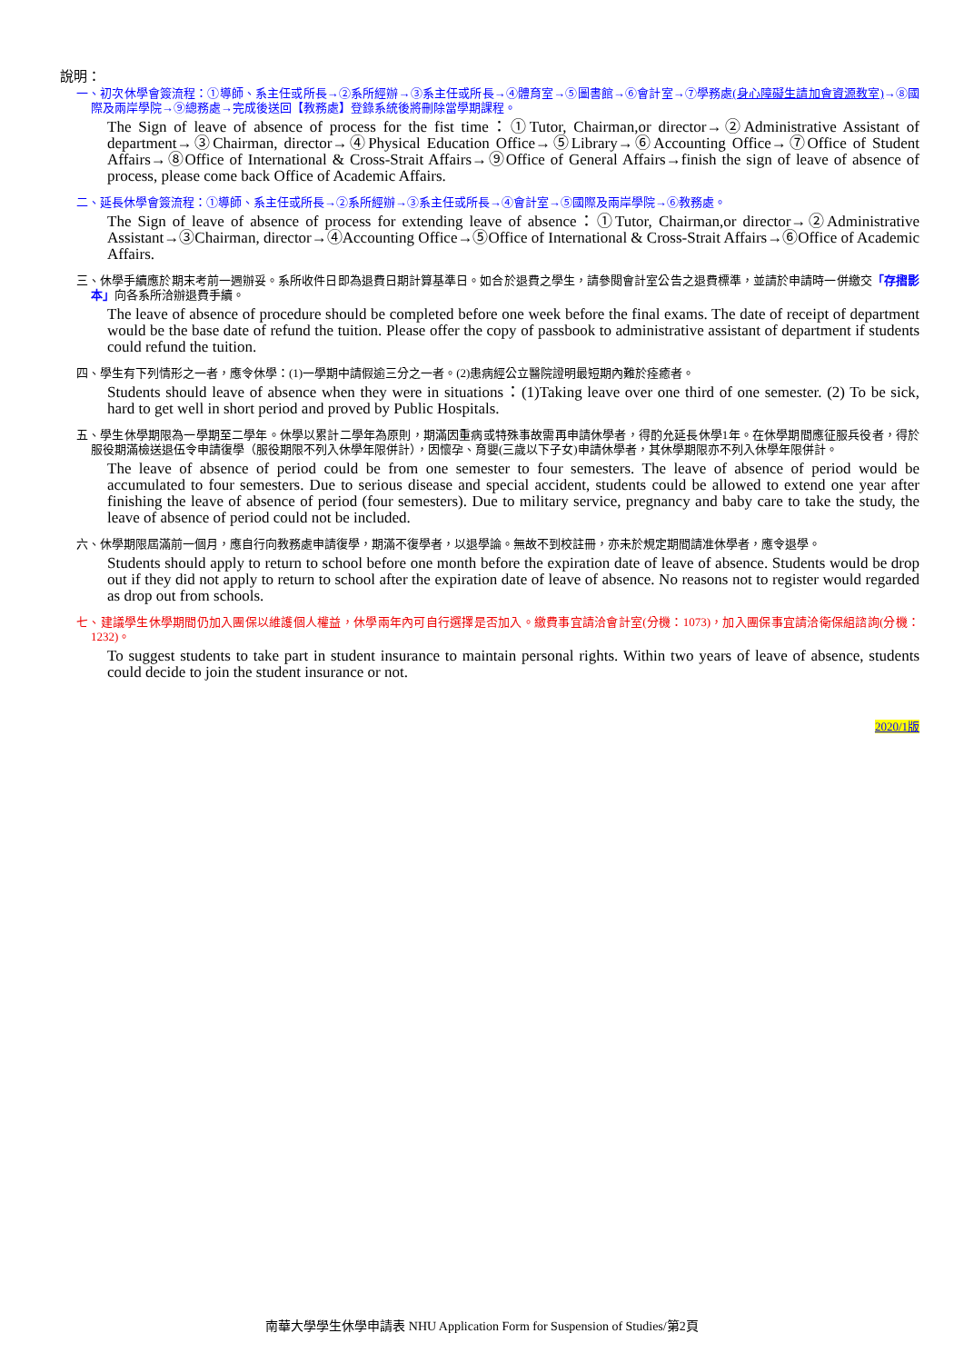說明：
一、初次休學會簽流程：①導師、系主任或所長→②系所經辦→③系主任或所長→④體育室→⑤圖書館→⑥會計室→⑦學務處(身心障礙生請加會資源教室)→⑧國際及兩岸學院→⑨總務處→完成後送回【教務處】登錄系統後將刪除當學期課程。
The Sign of leave of absence of process for the fist time：①Tutor, Chairman,or director→②Administrative Assistant of department→③Chairman, director→④Physical Education Office→⑤Library→⑥Accounting Office→⑦Office of Student Affairs→⑧Office of International & Cross-Strait Affairs→⑨Office of General Affairs→finish the sign of leave of absence of process, please come back Office of Academic Affairs.
二、延長休學會簽流程：①導師、系主任或所長→②系所經辦→③系主任或所長→④會計室→⑤國際及兩岸學院→⑥教務處。
The Sign of leave of absence of process for extending leave of absence：①Tutor, Chairman,or director→②Administrative Assistant→③Chairman, director→④Accounting Office→⑤Office of International & Cross-Strait Affairs→⑥Office of Academic Affairs.
三、休學手續應於期末考前一週辦妥。系所收件日即為退費日期計算基準日。如合於退費之學生，請參閱會計室公告之退費標準，並請於申請時一併繳交「存摺影本」向各系所洽辦退費手續。
The leave of absence of procedure should be completed before one week before the final exams. The date of receipt of department would be the base date of refund the tuition. Please offer the copy of passbook to administrative assistant of department if students could refund the tuition.
四、學生有下列情形之一者，應令休學：(1)一學期中請假逾三分之一者。(2)患病經公立醫院證明最短期內難於痊癒者。
Students should leave of absence when they were in situations：(1)Taking leave over one third of one semester. (2) To be sick, hard to get well in short period and proved by Public Hospitals.
五、學生休學期限為一學期至二學年。休學以累計二學年為原則，期滿因重病或特殊事故需再申請休學者，得酌允延長休學1年。在休學期間應征服兵役者，得於服役期滿檢送退伍令申請復學（服役期限不列入休學年限併計），因懷孕、育嬰(三歲以下子女)申請休學者，其休學期限亦不列入休學年限併計。
The leave of absence of period could be from one semester to four semesters. The leave of absence of period would be accumulated to four semesters. Due to serious disease and special accident, students could be allowed to extend one year after finishing the leave of absence of period (four semesters). Due to military service, pregnancy and baby care to take the study, the leave of absence of period could not be included.
六、休學期限屆滿前一個月，應自行向教務處申請復學，期滿不復學者，以退學論。無故不到校註冊，亦未於規定期間請准休學者，應令退學。
Students should apply to return to school before one month before the expiration date of leave of absence. Students would be drop out if they did not apply to return to school after the expiration date of leave of absence. No reasons not to register would regarded as drop out from schools.
七、建議學生休學期間仍加入團保以維護個人權益，休學兩年內可自行選擇是否加入。繳費事宜請洽會計室(分機：1073)，加入團保事宜請洽衛保組諮詢(分機：1232)。
To suggest students to take part in student insurance to maintain personal rights. Within two years of leave of absence, students could decide to join the student insurance or not.
2020/1版
南華大學學生休學申請表 NHU Application Form for Suspension of Studies/第2頁